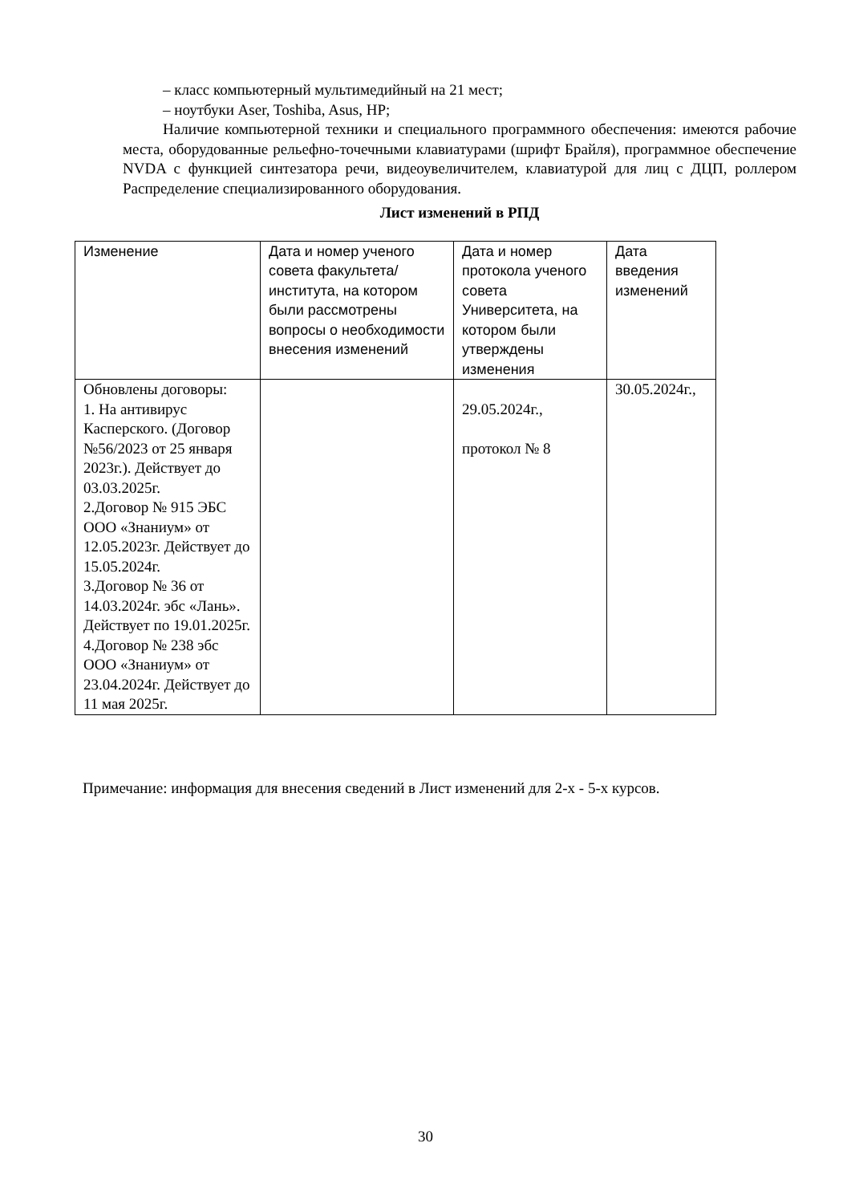– класс компьютерный мультимедийный на 21 мест;
– ноутбуки Aser, Toshiba, Asus, HP;
Наличие компьютерной техники и специального программного обеспечения: имеются рабочие места, оборудованные рельефно-точечными клавиатурами (шрифт Брайля), программное обеспечение NVDA с функцией синтезатора речи, видеоувеличителем, клавиатурой для лиц с ДЦП, роллером Распределение специализированного оборудования.
Лист изменений в РПД
| Изменение | Дата и номер ученого совета факультета/института, на котором были рассмотрены вопросы о необходимости внесения изменений | Дата и номер протокола ученого совета Университета, на котором были утверждены изменения | Дата введения изменений |
| Обновлены договоры: 1. На антивирус Касперского. (Договор №56/2023 от 25 января 2023г.). Действует до 03.03.2025г. 2.Договор № 915 ЭБС ООО «Знаниум» от 12.05.2023г. Действует до 15.05.2024г. 3.Договор № 36 от 14.03.2024г. эбс «Лань». Действует по 19.01.2025г. 4.Договор № 238 эбс ООО «Знаниум» от 23.04.2024г. Действует до 11 мая 2025г. | | 29.05.2024г., протокол № 8 | 30.05.2024г., |
Примечание: информация для внесения сведений в Лист изменений для 2-х - 5-х курсов.
30